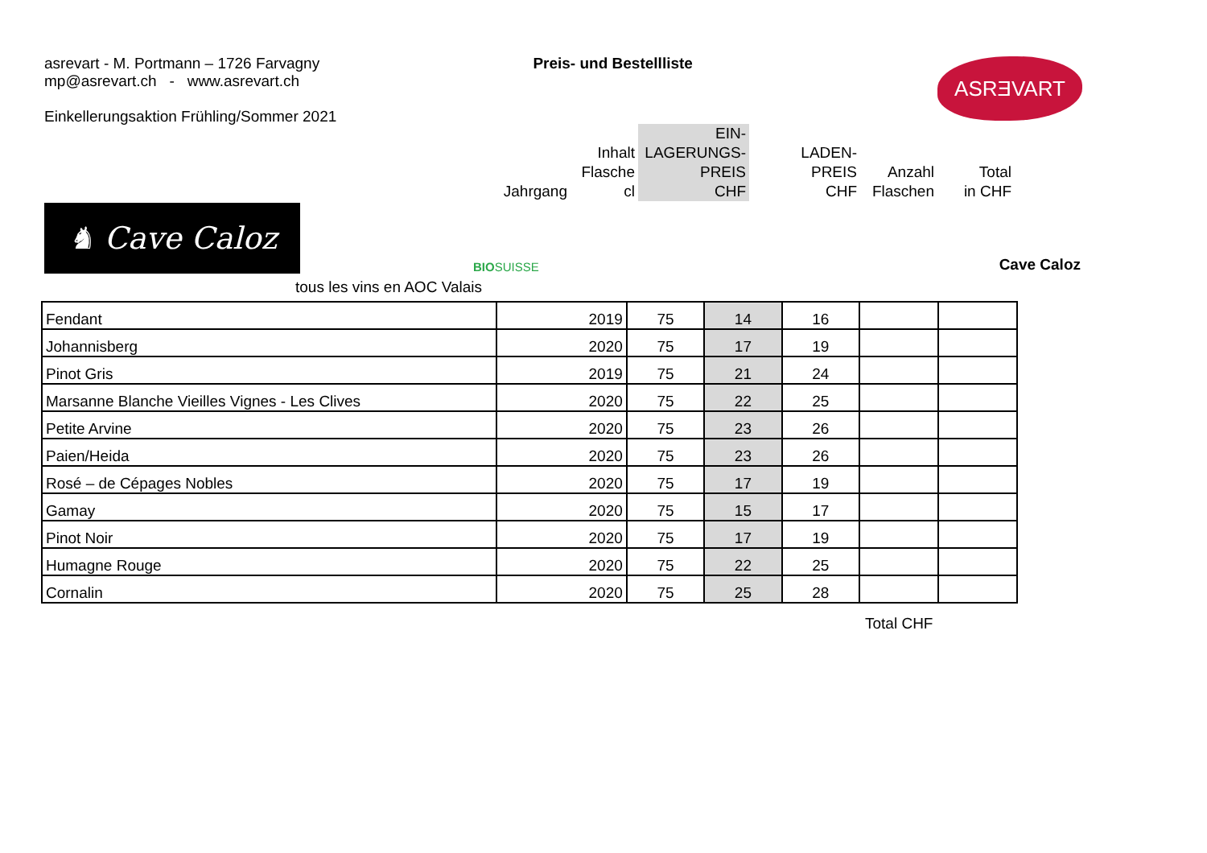asrevart - M. Portmann – 1726 Farvagny
mp@asrevart.ch - www.asrevart.ch
Einkellerungsaktion Frühling/Sommer 2021
Preis- und Bestellliste
ASRƎVART
| Jahrgang | Inhalt Flasche cl | EIN- LAGERUNGS- PREIS CHF | LADEN- PREIS CHF | Anzahl Flaschen | Total in CHF |
♞ Cave Caloz
BIOSUISSE
Cave Caloz
tous les vins en AOC Valais
| Fendant | 2019 | 75 | 14 | 16 | | |
| Johannisberg | 2020 | 75 | 17 | 19 | | |
| Pinot Gris | 2019 | 75 | 21 | 24 | | |
| Marsanne Blanche Vieilles Vignes - Les Clives | 2020 | 75 | 22 | 25 | | |
| Petite Arvine | 2020 | 75 | 23 | 26 | | |
| Paien/Heida | 2020 | 75 | 23 | 26 | | |
| Rosé – de Cépages Nobles | 2020 | 75 | 17 | 19 | | |
| Gamay | 2020 | 75 | 15 | 17 | | |
| Pinot Noir | 2020 | 75 | 17 | 19 | | |
| Humagne Rouge | 2020 | 75 | 22 | 25 | | |
| Cornalin | 2020 | 75 | 25 | 28 | | |
Total CHF